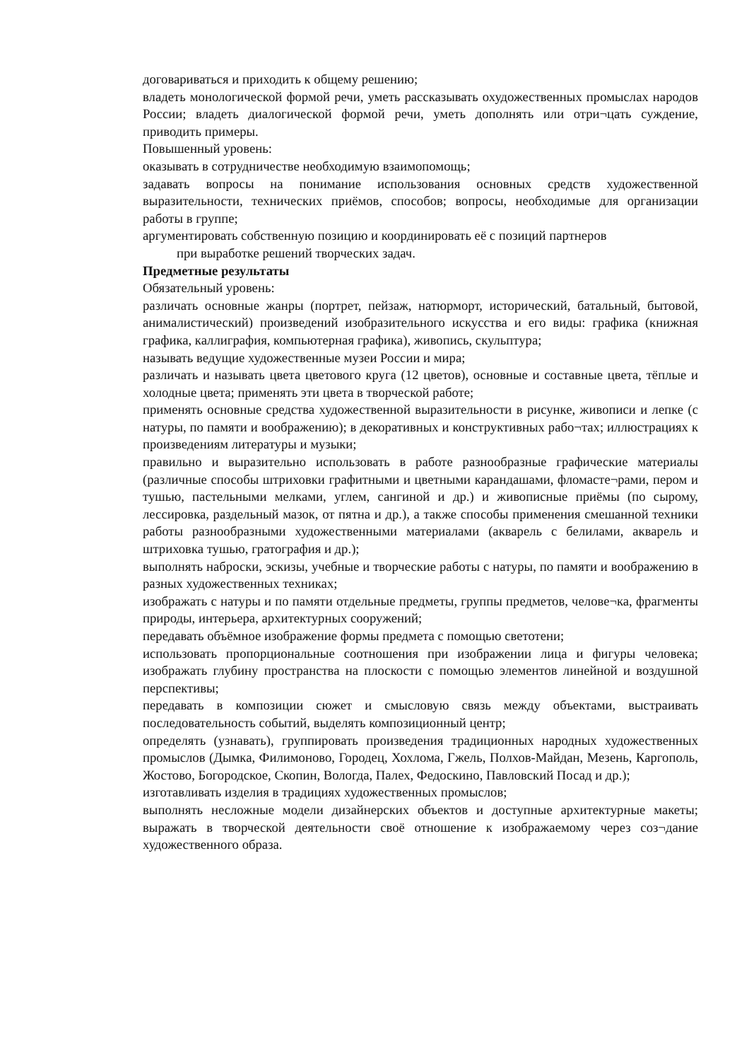договариваться и приходить к общему решению;
владеть монологической формой речи, уметь рассказывать охудожественных промыслах народов России; владеть диалогической формой речи, уметь дополнять или отри¬цать суждение, приводить примеры.
Повышенный уровень:
оказывать в сотрудничестве необходимую взаимопомощь;
задавать вопросы на понимание использования основных средств художественной выразительности, технических приёмов, способов; вопросы, необходимые для организации работы в группе;
аргументировать собственную позицию и координировать её с позиций партнеров
при выработке решений творческих задач.
Предметные результаты
Обязательный уровень:
различать основные жанры (портрет, пейзаж, натюрморт, исторический, батальный, бытовой, анималистический) произведений изобразительного искусства и его виды: графика (книжная графика, каллиграфия, компьютерная графика), живопись, скульптура;
называть ведущие художественные музеи России и мира;
различать и называть цвета цветового круга (12 цветов), основные и составные цвета, тёплые и холодные цвета; применять эти цвета в творческой работе;
применять основные средства художественной выразительности в рисунке, живописи и лепке (с натуры, по памяти и воображению); в декоративных и конструктивных рабо¬тах; иллюстрациях к произведениям литературы и музыки;
правильно и выразительно использовать в работе разнообразные графические материалы (различные способы штриховки графитными и цветными карандашами, фломасте¬рами, пером и тушью, пастельными мелками, углем, сангиной и др.) и живописные приёмы (по сырому, лессировка, раздельный мазок, от пятна и др.), а также способы применения смешанной техники работы разнообразными художественными материалами (акварель с белилами, акварель и штриховка тушью, гратография и др.);
выполнять наброски, эскизы, учебные и творческие работы с натуры, по памяти и воображению в разных художественных техниках;
изображать с натуры и по памяти отдельные предметы, группы предметов, челове¬ка, фрагменты природы, интерьера, архитектурных сооружений;
передавать объёмное изображение формы предмета с помощью светотени;
использовать пропорциональные соотношения при изображении лица и фигуры человека; изображать глубину пространства на плоскости с помощью элементов линейной и воздушной перспективы;
передавать в композиции сюжет и смысловую связь между объектами, выстраивать последовательность событий, выделять композиционный центр;
определять (узнавать), группировать произведения традиционных народных художественных промыслов (Дымка, Филимоново, Городец, Хохлома, Гжель, Полхов-Майдан, Мезень, Каргополь, Жостово, Богородское, Скопин, Вологда, Палех, Федоскино, Павловский Посад и др.);
изготавливать изделия в традициях художественных промыслов;
выполнять несложные модели дизайнерских объектов и доступные архитектурные макеты; выражать в творческой деятельности своё отношение к изображаемому через соз¬дание художественного образа.